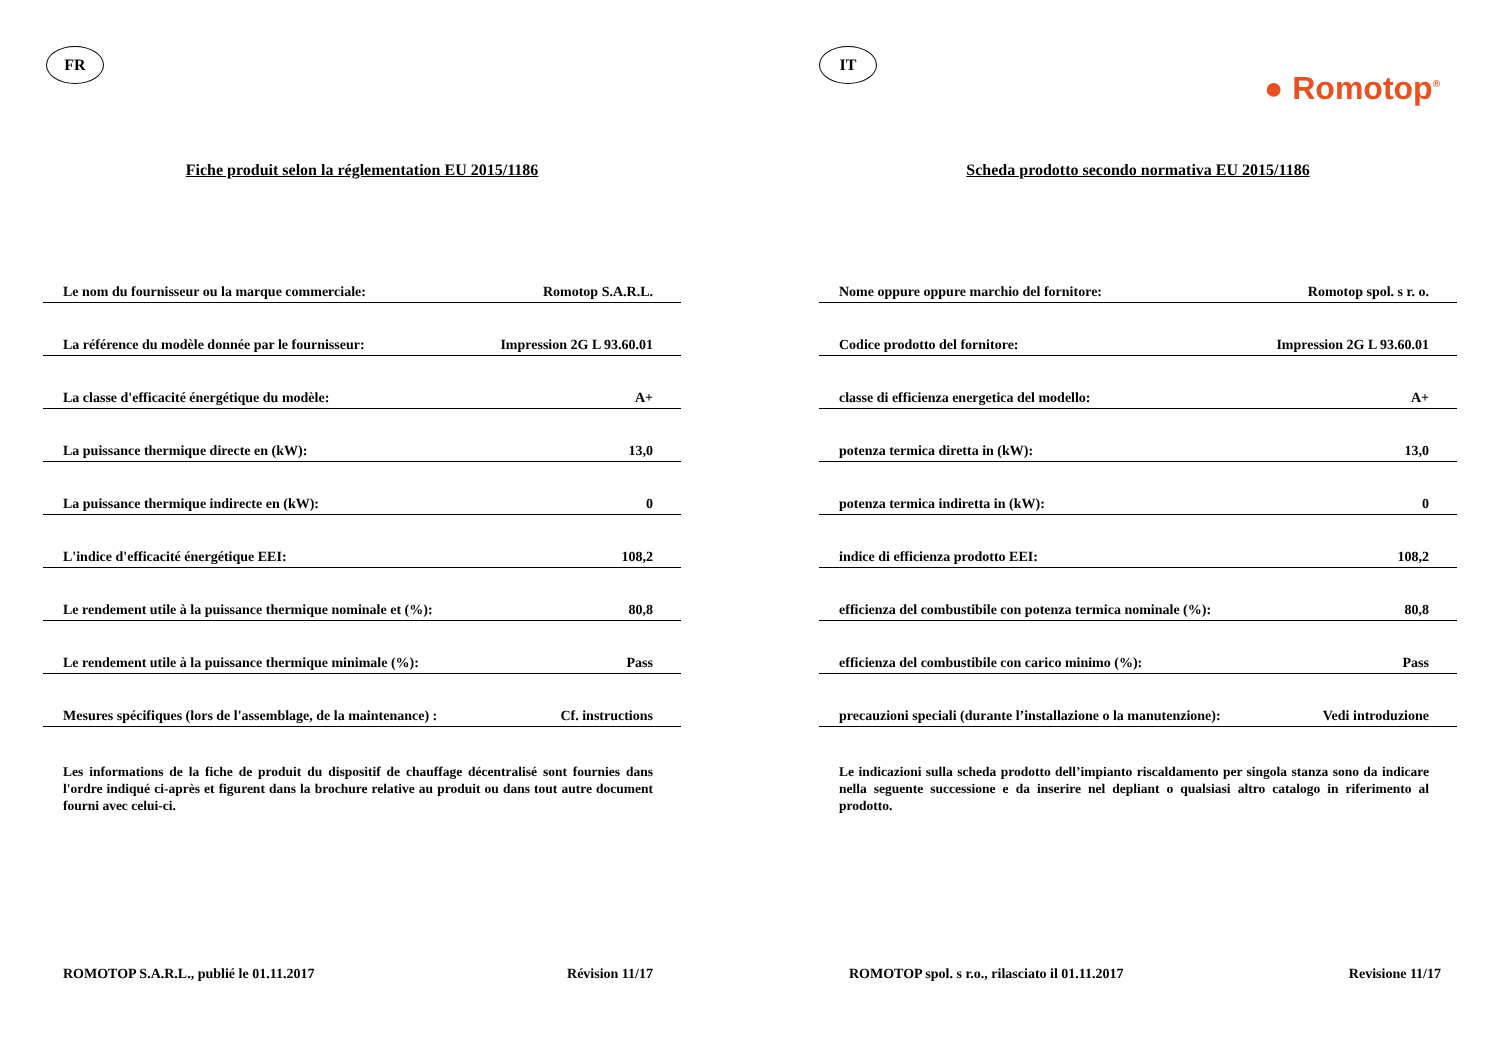FR
Fiche produit selon la réglementation EU 2015/1186
| Le nom du fournisseur ou la marque commerciale: | Romotop S.A.R.L. |
| La référence du modèle donnée par le fournisseur: | Impression 2G L 93.60.01 |
| La classe d'efficacité énergétique du modèle: | A+ |
| La puissance thermique directe en (kW): | 13,0 |
| La puissance thermique indirecte en (kW): | 0 |
| L'indice d'efficacité énergétique EEI: | 108,2 |
| Le rendement utile à la puissance thermique nominale et (%): | 80,8 |
| Le rendement utile à la puissance thermique minimale (%): | Pass |
| Mesures spécifiques (lors de l'assemblage, de la maintenance) : | Cf. instructions |
Les informations de la fiche de produit du dispositif de chauffage décentralisé sont fournies dans l'ordre indiqué ci-après et figurent dans la brochure relative au produit ou dans tout autre document fourni avec celui-ci.
ROMOTOP S.A.R.L., publié le 01.11.2017 Révision 11/17
IT
● Romotop<sup>®</sup>
Scheda prodotto secondo normativa EU 2015/1186
| Nome oppure oppure marchio del fornitore: | Romotop spol. s r. o. |
| Codice prodotto del fornitore: | Impression 2G L 93.60.01 |
| classe di efficienza energetica del modello: | A+ |
| potenza termica diretta in (kW): | 13,0 |
| potenza termica indiretta in (kW): | 0 |
| indice di efficienza prodotto EEI: | 108,2 |
| efficienza del combustibile con potenza termica nominale (%): | 80,8 |
| efficienza del combustibile con carico minimo (%): | Pass |
| precauzioni speciali (durante l’installazione o la manutenzione): | Vedi introduzione |
Le indicazioni sulla scheda prodotto dell’impianto riscaldamento per singola stanza sono da indicare nella seguente successione e da inserire nel depliant o qualsiasi altro catalogo in riferimento al prodotto.
ROMOTOP spol. s r.o., rilasciato il 01.11.2017 Revisione 11/17